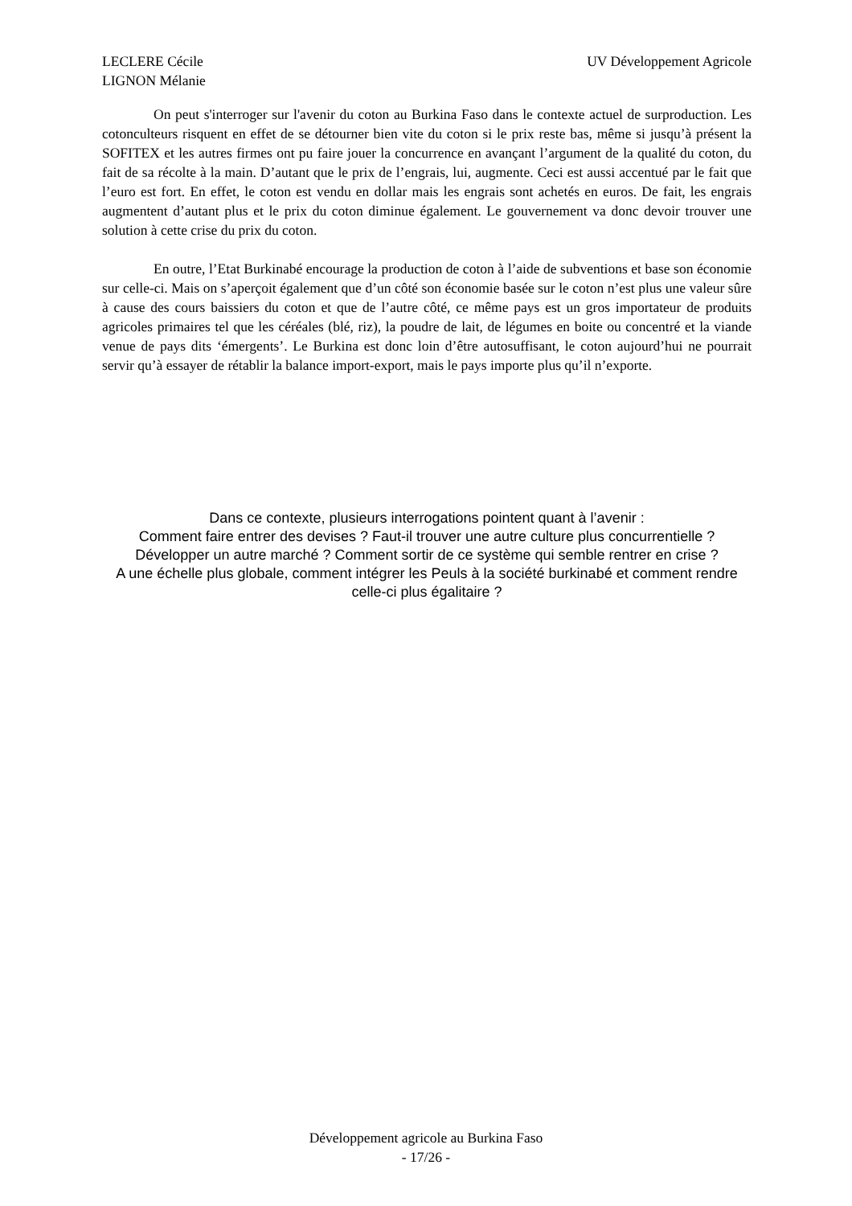LECLERE Cécile
LIGNON Mélanie
UV Développement Agricole
On peut s'interroger sur l'avenir du coton au Burkina Faso dans le contexte actuel de surproduction. Les cotonculteurs risquent en effet de se détourner bien vite du coton si le prix reste bas, même si jusqu’à présent la SOFITEX et les autres firmes ont pu faire jouer la concurrence en avançant l’argument de la qualité du coton, du fait de sa récolte à la main. D’autant que le prix de l’engrais, lui, augmente. Ceci est aussi accentué par le fait que l’euro est fort. En effet, le coton est vendu en dollar mais les engrais sont achetés en euros. De fait, les engrais augmentent d’autant plus et le prix du coton diminue également. Le gouvernement va donc devoir trouver une solution à cette crise du prix du coton.
En outre, l’Etat Burkinabé encourage la production de coton à l’aide de subventions et base son économie sur celle-ci. Mais on s’aperçoit également que d’un côté son économie basée sur le coton n’est plus une valeur sûre à cause des cours baissiers du coton et que de l’autre côté, ce même pays est un gros importateur de produits agricoles primaires tel que les céréales (blé, riz), la poudre de lait, de légumes en boite ou concentré et la viande venue de pays dits ‘émergents’. Le Burkina est donc loin d’être autosuffisant, le coton aujourd’hui ne pourrait servir qu’à essayer de rétablir la balance import-export, mais le pays importe plus qu’il n’exporte.
Dans ce contexte, plusieurs interrogations pointent quant à l’avenir :
Comment faire entrer des devises ? Faut-il trouver une autre culture plus concurrentielle ? Développer un autre marché ? Comment sortir de ce système qui semble rentrer en crise ?
A une échelle plus globale, comment intégrer les Peuls à la société burkinabé et comment rendre celle-ci plus égalitaire ?
Développement agricole au Burkina Faso
- 17/26 -